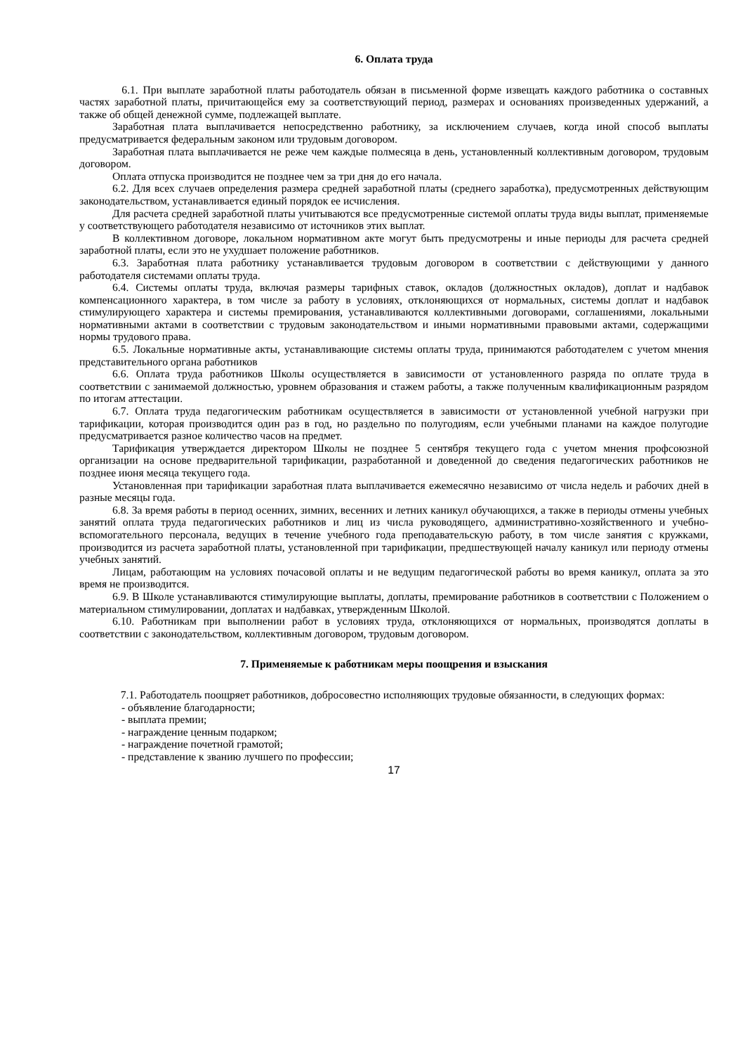6. Оплата труда
6.1. При выплате заработной платы работодатель обязан в письменной форме извещать каждого работника о составных частях заработной платы, причитающейся ему за соответствующий период, размерах и основаниях произведенных удержаний, а также об общей денежной сумме, подлежащей выплате.
Заработная плата выплачивается непосредственно работнику, за исключением случаев, когда иной способ выплаты предусматривается федеральным законом или трудовым договором.
Заработная плата выплачивается не реже чем каждые полмесяца в день, установленный коллективным договором, трудовым договором.
Оплата отпуска производится не позднее чем за три дня до его начала.
6.2. Для всех случаев определения размера средней заработной платы (среднего заработка), предусмотренных действующим законодательством, устанавливается единый порядок ее исчисления.
Для расчета средней заработной платы учитываются все предусмотренные системой оплаты труда виды выплат, применяемые у соответствующего работодателя независимо от источников этих выплат.
В коллективном договоре, локальном нормативном акте могут быть предусмотрены и иные периоды для расчета средней заработной платы, если это не ухудшает положение работников.
6.3. Заработная плата работнику устанавливается трудовым договором в соответствии с действующими у данного работодателя системами оплаты труда.
6.4. Системы оплаты труда, включая размеры тарифных ставок, окладов (должностных окладов), доплат и надбавок компенсационного характера, в том числе за работу в условиях, отклоняющихся от нормальных, системы доплат и надбавок стимулирующего характера и системы премирования, устанавливаются коллективными договорами, соглашениями, локальными нормативными актами в соответствии с трудовым законодательством и иными нормативными правовыми актами, содержащими нормы трудового права.
6.5. Локальные нормативные акты, устанавливающие системы оплаты труда, принимаются работодателем с учетом мнения представительного органа работников
6.6. Оплата труда работников Школы осуществляется в зависимости от установленного разряда по оплате труда в соответствии с занимаемой должностью, уровнем образования и стажем работы, а также полученным квалификационным разрядом по итогам аттестации.
6.7. Оплата труда педагогическим работникам осуществляется в зависимости от установленной учебной нагрузки при тарификации, которая производится один раз в год, но раздельно по полугодиям, если учебными планами на каждое полугодие предусматривается разное количество часов на предмет.
Тарификация утверждается директором Школы не позднее 5 сентября текущего года с учетом мнения профсоюзной организации на основе предварительной тарификации, разработанной и доведенной до сведения педагогических работников не позднее июня месяца текущего года.
Установленная при тарификации заработная плата выплачивается ежемесячно независимо от числа недель и рабочих дней в разные месяцы года.
6.8. За время работы в период осенних, зимних, весенних и летних каникул обучающихся, а также в периоды отмены учебных занятий оплата труда педагогических работников и лиц из числа руководящего, административно-хозяйственного и учебно-вспомогательного персонала, ведущих в течение учебного года преподавательскую работу, в том числе занятия с кружками, производится из расчета заработной платы, установленной при тарификации, предшествующей началу каникул или периоду отмены учебных занятий.
Лицам, работающим на условиях почасовой оплаты и не ведущим педагогической работы во время каникул, оплата за это время не производится.
6.9. В Школе устанавливаются стимулирующие выплаты, доплаты, премирование работников в соответствии с Положением о материальном стимулировании, доплатах и надбавках, утвержденным Школой.
6.10. Работникам при выполнении работ в условиях труда, отклоняющихся от нормальных, производятся доплаты в соответствии с законодательством, коллективным договором, трудовым договором.
7. Применяемые к работникам меры поощрения и взыскания
7.1. Работодатель поощряет работников, добросовестно исполняющих трудовые обязанности, в следующих формах:
- объявление благодарности;
- выплата премии;
- награждение ценным подарком;
- награждение почетной грамотой;
- представление к званию лучшего по профессии;
17